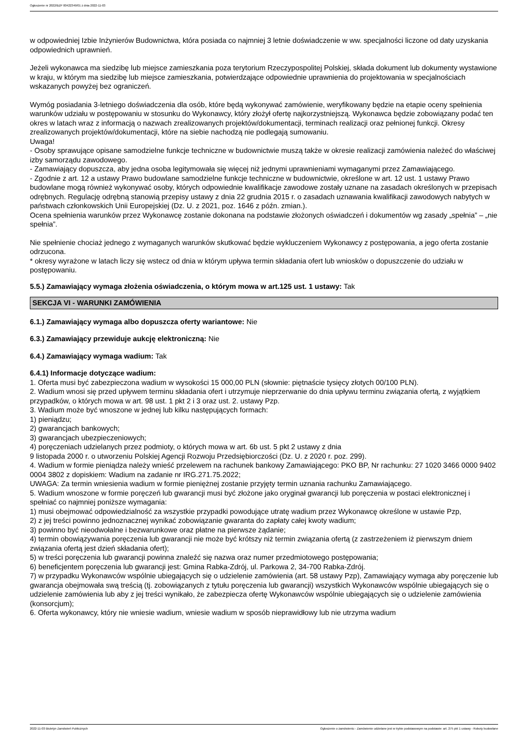Ogłoszenie nr 2022/BZP 00422349/01 z dnia 2022-11-03
w odpowiedniej Izbie Inżynierów Budownictwa, która posiada co najmniej 3 letnie doświadczenie w ww. specjalności liczone od daty uzyskania odpowiednich uprawnień.
Jeżeli wykonawca ma siedzibę lub miejsce zamieszkania poza terytorium Rzeczypospolitej Polskiej, składa dokument lub dokumenty wystawione w kraju, w którym ma siedzibę lub miejsce zamieszkania, potwierdzające odpowiednie uprawnienia do projektowania w specjalnościach wskazanych powyżej bez ograniczeń.
Wymóg posiadania 3-letniego doświadczenia dla osób, które będą wykonywać zamówienie, weryfikowany będzie na etapie oceny spełnienia warunków udziału w postępowaniu w stosunku do Wykonawcy, który złożył ofertę najkorzystniejszą. Wykonawca będzie zobowiązany podać ten okres w latach wraz z informacją o nazwach zrealizowanych projektów/dokumentacji, terminach realizacji oraz pełnionej funkcji. Okresy zrealizowanych projektów/dokumentacji, które na siebie nachodzą nie podlegają sumowaniu.
Uwaga!
- Osoby sprawujące opisane samodzielne funkcje techniczne w budownictwie muszą także w okresie realizacji zamówienia należeć do właściwej izby samorządu zawodowego.
- Zamawiający dopuszcza, aby jedna osoba legitymowała się więcej niż jednymi uprawnieniami wymaganymi przez Zamawiającego.
- Zgodnie z art. 12 a ustawy Prawo budowlane samodzielne funkcje techniczne w budownictwie, określone w art. 12 ust. 1 ustawy Prawo budowlane mogą również wykonywać osoby, których odpowiednie kwalifikacje zawodowe zostały uznane na zasadach określonych w przepisach odrębnych. Regulację odrębną stanowią przepisy ustawy z dnia 22 grudnia 2015 r. o zasadach uznawania kwalifikacji zawodowych nabytych w państwach członkowskich Unii Europejskiej (Dz. U. z 2021, poz. 1646 z późn. zmian.).
Ocena spełnienia warunków przez Wykonawcę zostanie dokonana na podstawie złożonych oświadczeń i dokumentów wg zasady „spełnia” – „nie spełnia”.
Nie spełnienie chociaż jednego z wymaganych warunków skutkować będzie wykluczeniem Wykonawcy z postępowania, a jego oferta zostanie odrzucona.
* okresy wyrażone w latach liczy się wstecz od dnia w którym upływa termin składania ofert lub wniosków o dopuszczenie do udziału w postępowaniu.
5.5.) Zamawiający wymaga złożenia oświadczenia, o którym mowa w art.125 ust. 1 ustawy: Tak
SEKCJA VI - WARUNKI ZAMÓWIENIA
6.1.) Zamawiający wymaga albo dopuszcza oferty wariantowe: Nie
6.3.) Zamawiający przewiduje aukcję elektroniczną: Nie
6.4.) Zamawiający wymaga wadium: Tak
6.4.1) Informacje dotyczące wadium:
1. Oferta musi być zabezpieczona wadium w wysokości 15 000,00 PLN (słownie: piętnaście tysięcy złotych 00/100 PLN).
2. Wadium wnosi się przed upływem terminu składania ofert i utrzymuje nieprzerwanie do dnia upływu terminu związania ofertą, z wyjątkiem przypadków, o których mowa w art. 98 ust. 1 pkt 2 i 3 oraz ust. 2. ustawy Pzp.
3. Wadium może być wnoszone w jednej lub kilku następujących formach:
1) pieniądzu;
2) gwarancjach bankowych;
3) gwarancjach ubezpieczeniowych;
4) poręczeniach udzielanych przez podmioty, o których mowa w art. 6b ust. 5 pkt 2 ustawy z dnia
9 listopada 2000 r. o utworzeniu Polskiej Agencji Rozwoju Przedsiębiorczości (Dz. U. z 2020 r. poz. 299).
4. Wadium w formie pieniądza należy wnieść przelewem na rachunek bankowy Zamawiającego: PKO BP, Nr rachunku: 27 1020 3466 0000 9402 0004 3802 z dopiskiem: Wadium na zadanie nr IRG.271.75.2022;
UWAGA: Za termin wniesienia wadium w formie pieniężnej zostanie przyjęty termin uznania rachunku Zamawiającego.
5. Wadium wnoszone w formie poręczeń lub gwarancji musi być złożone jako oryginał gwarancji lub poręczenia w postaci elektronicznej i spełniać co najmniej poniższe wymagania:
1) musi obejmować odpowiedzialność za wszystkie przypadki powodujące utratę wadium przez Wykonawcę określone w ustawie Pzp,
2) z jej treści powinno jednoznacznej wynikać zobowiązanie gwaranta do zapłaty całej kwoty wadium;
3) powinno być nieodwołalne i bezwarunkowe oraz płatne na pierwsze żądanie;
4) termin obowiązywania poręczenia lub gwarancji nie może być krótszy niż termin związania ofertą (z zastrzeżeniem iż pierwszym dniem związania ofertą jest dzień składania ofert);
5) w treści poręczenia lub gwarancji powinna znaleźć się nazwa oraz numer przedmiotowego postępowania;
6) beneficjentem poręczenia lub gwarancji jest: Gmina Rabka-Zdrój, ul. Parkowa 2, 34-700 Rabka-Zdrój.
7) w przypadku Wykonawców wspólnie ubiegających się o udzielenie zamówienia (art. 58 ustawy Pzp), Zamawiający wymaga aby poręczenie lub gwarancja obejmowała swą treścią (tj. zobowiązanych z tytułu poręczenia lub gwarancji) wszystkich Wykonawców wspólnie ubiegających się o udzielenie zamówienia lub aby z jej treści wynikało, że zabezpiecza ofertę Wykonawców wspólnie ubiegających się o udzielenie zamówienia (konsorcjum);
6. Oferta wykonawcy, który nie wniesie wadium, wniesie wadium w sposób nieprawidłowy lub nie utrzyma wadium
2022-11-03 Biuletyn Zamówień Publicznych Ogłoszenie o zamówieniu - Zamówienie udzielane jest w trybie podstawowym na podstawie: art. 275 pkt 1 ustawy - Roboty budowlane